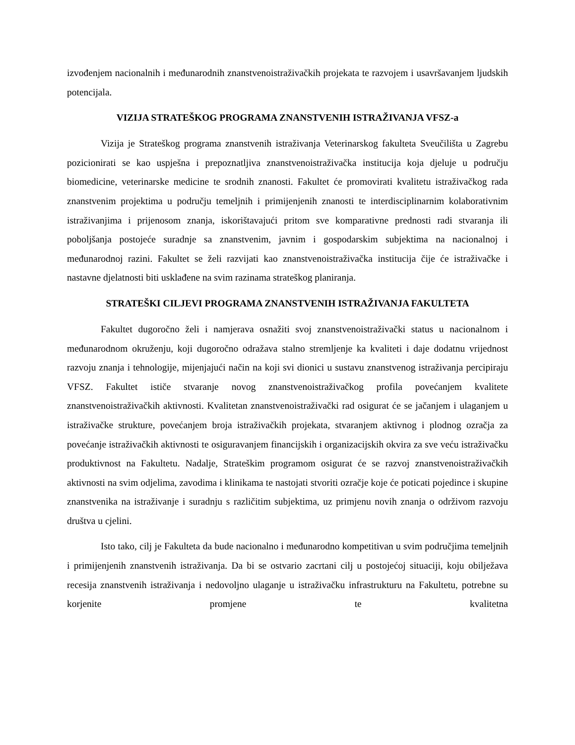izvođenjem nacionalnih i međunarodnih znanstvenoistraživačkih projekata te razvojem i usavršavanjem ljudskih potencijala.
VIZIJA STRATEŠKOG PROGRAMA ZNANSTVENIH ISTRAŽIVANJA VFSZ-a
Vizija je Strateškog programa znanstvenih istraživanja Veterinarskog fakulteta Sveučilišta u Zagrebu pozicionirati se kao uspješna i prepoznatljiva znanstvenoistraživačka institucija koja djeluje u području biomedicine, veterinarske medicine te srodnih znanosti. Fakultet će promovirati kvalitetu istraživačkog rada znanstvenim projektima u području temeljnih i primijenjenih znanosti te interdisciplinarnim kolaborativnim istraživanjima i prijenosom znanja, iskorištavajući pritom sve komparativne prednosti radi stvaranja ili poboljšanja postojeće suradnje sa znanstvenim, javnim i gospodarskim subjektima na nacionalnoj i međunarodnoj razini. Fakultet se želi razvijati kao znanstvenoistraživačka institucija čije će istraživačke i nastavne djelatnosti biti usklađene na svim razinama strateškog planiranja.
STRATEŠKI CILJEVI PROGRAMA ZNANSTVENIH ISTRAŽIVANJA FAKULTETA
Fakultet dugoročno želi i namjerava osnažiti svoj znanstvenoistraživački status u nacionalnom i međunarodnom okruženju, koji dugoročno odražava stalno stremljenje ka kvaliteti i daje dodatnu vrijednost razvoju znanja i tehnologije, mijenjajući način na koji svi dionici u sustavu znanstvenog istraživanja percipiraju VFSZ. Fakultet ističe stvaranje novog znanstvenoistraživačkog profila povećanjem kvalitete znanstvenoistraživačkih aktivnosti. Kvalitetan znanstvenoistraživački rad osigurat će se jačanjem i ulaganjem u istraživačke strukture, povećanjem broja istraživačkih projekata, stvaranjem aktivnog i plodnog ozračja za povećanje istraživačkih aktivnosti te osiguravanjem financijskih i organizacijskih okvira za sve veću istraživačku produktivnost na Fakultetu. Nadalje, Strateškim programom osigurat će se razvoj znanstvenoistraživačkih aktivnosti na svim odjelima, zavodima i klinikama te nastojati stvoriti ozračje koje će poticati pojedince i skupine znanstvenika na istraživanje i suradnju s različitim subjektima, uz primjenu novih znanja o održivom razvoju društva u cjelini.
Isto tako, cilj je Fakulteta da bude nacionalno i međunarodno kompetitivan u svim područjima temeljnih i primijenjenih znanstvenih istraživanja. Da bi se ostvario zacrtani cilj u postojećoj situaciji, koju obilježava recesija znanstvenih istraživanja i nedovoljno ulaganje u istraživačku infrastrukturu na Fakultetu, potrebne su korjenite promjene te kvalitetna